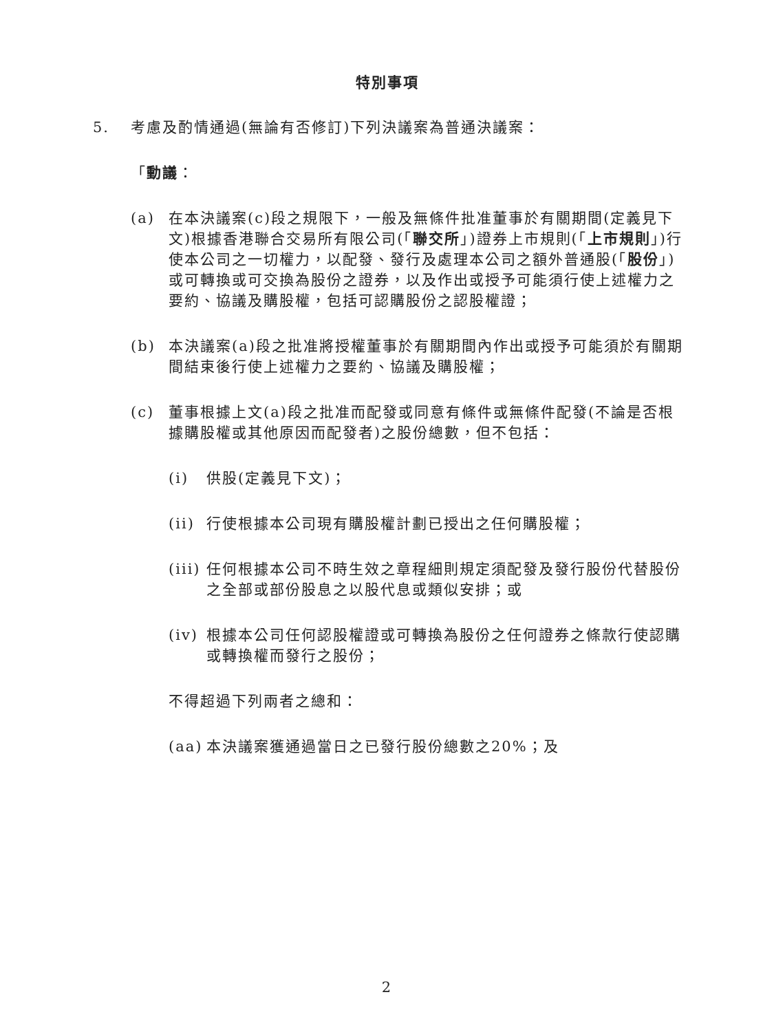特別事項
5. 考慮及酌情通過(無論有否修訂)下列決議案為普通決議案：
「動議：
(a) 在本決議案(c)段之規限下，一般及無條件批准董事於有關期間(定義見下文)根據香港聯合交易所有限公司(「聯交所」)證券上市規則(「上市規則」)行使本公司之一切權力，以配發、發行及處理本公司之額外普通股(「股份」)或可轉換或可交換為股份之證券，以及作出或授予可能須行使上述權力之要約、協議及購股權，包括可認購股份之認股權證；
(b) 本決議案(a)段之批准將授權董事於有關期間內作出或授予可能須於有關期間結束後行使上述權力之要約、協議及購股權；
(c) 董事根據上文(a)段之批准而配發或同意有條件或無條件配發(不論是否根據購股權或其他原因而配發者)之股份總數，但不包括：
(i) 供股(定義見下文)；
(ii)
行使根據本公司現有購股權計劃已授出之任何購股權；
(iii)
任何根據本公司不時生效之章程細則規定須配發及發行股份代替股份之全部或部份股息之以股代息或類似安排；或
(iv)
根據本公司任何認股權證或可轉換為股份之任何證券之條款行使認購或轉換權而發行之股份；
不得超過下列兩者之總和：
(aa)
本決議案獲通過當日之已發行股份總數之20%；及
2